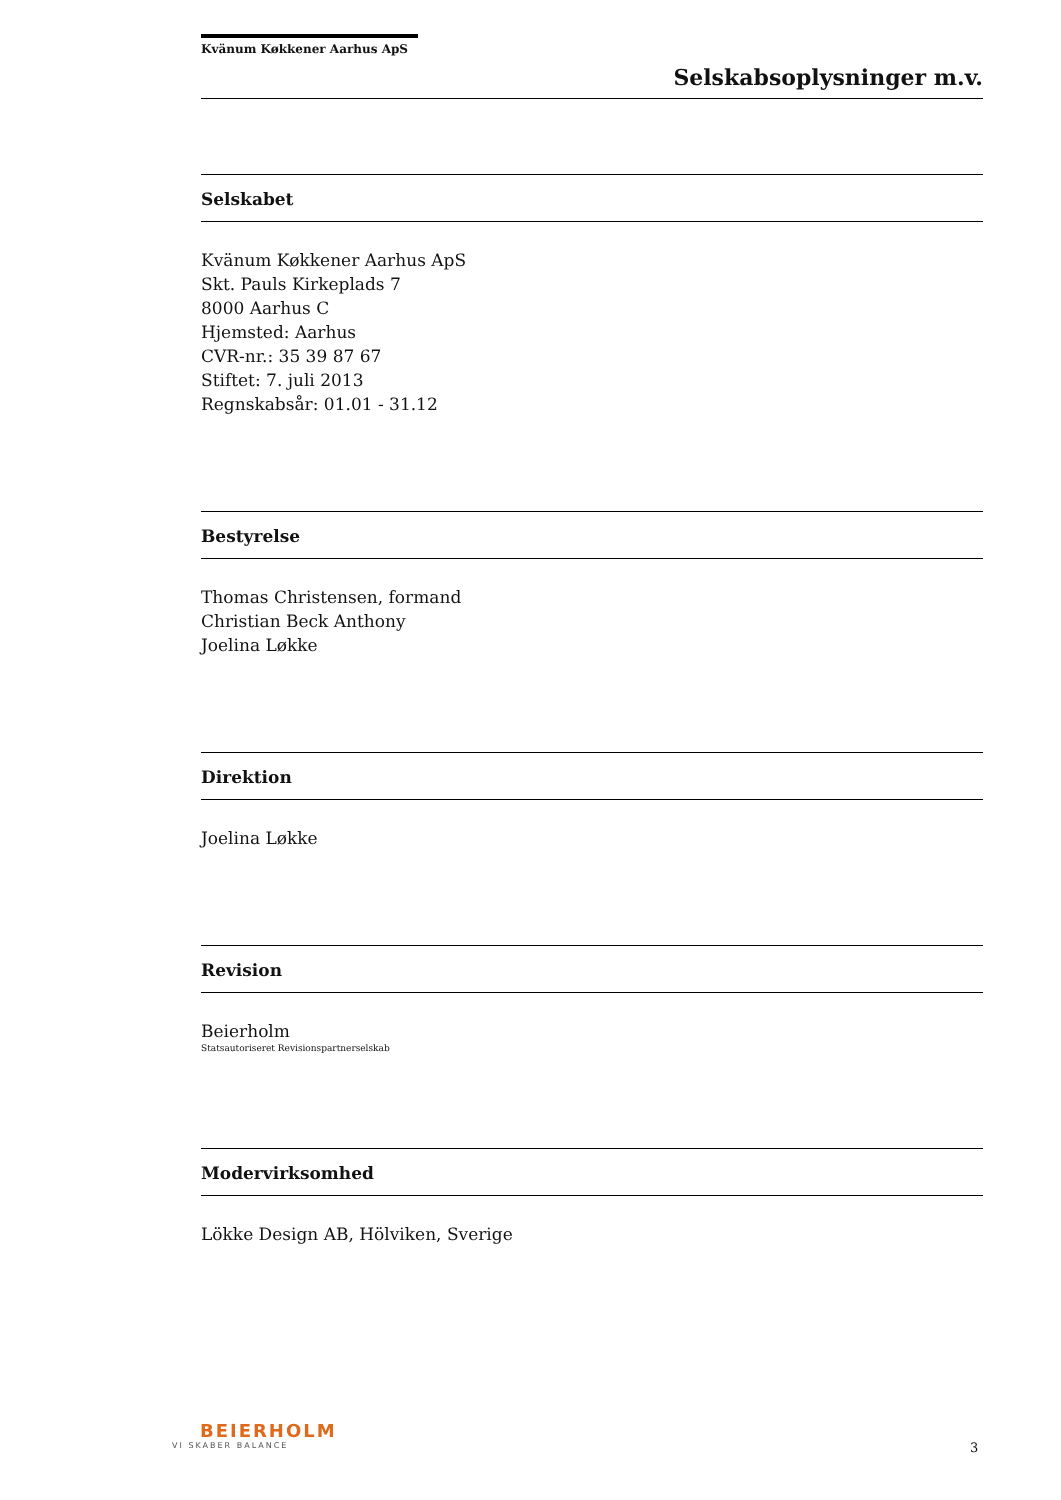Kvänum Køkkener Aarhus ApS
Selskabsoplysninger m.v.
Selskabet
Kvänum Køkkener Aarhus ApS
Skt. Pauls Kirkeplads 7
8000 Aarhus C
Hjemsted: Aarhus
CVR-nr.: 35 39 87 67
Stiftet: 7. juli 2013
Regnskabsår: 01.01 - 31.12
Bestyrelse
Thomas Christensen, formand
Christian Beck Anthony
Joelina Løkke
Direktion
Joelina Løkke
Revision
Beierholm
Statsautoriseret Revisionspartnerselskab
Modervirksomhed
Lökke Design AB, Hölviken, Sverige
BEIERHOLM
VI SKABER BALANCE
3